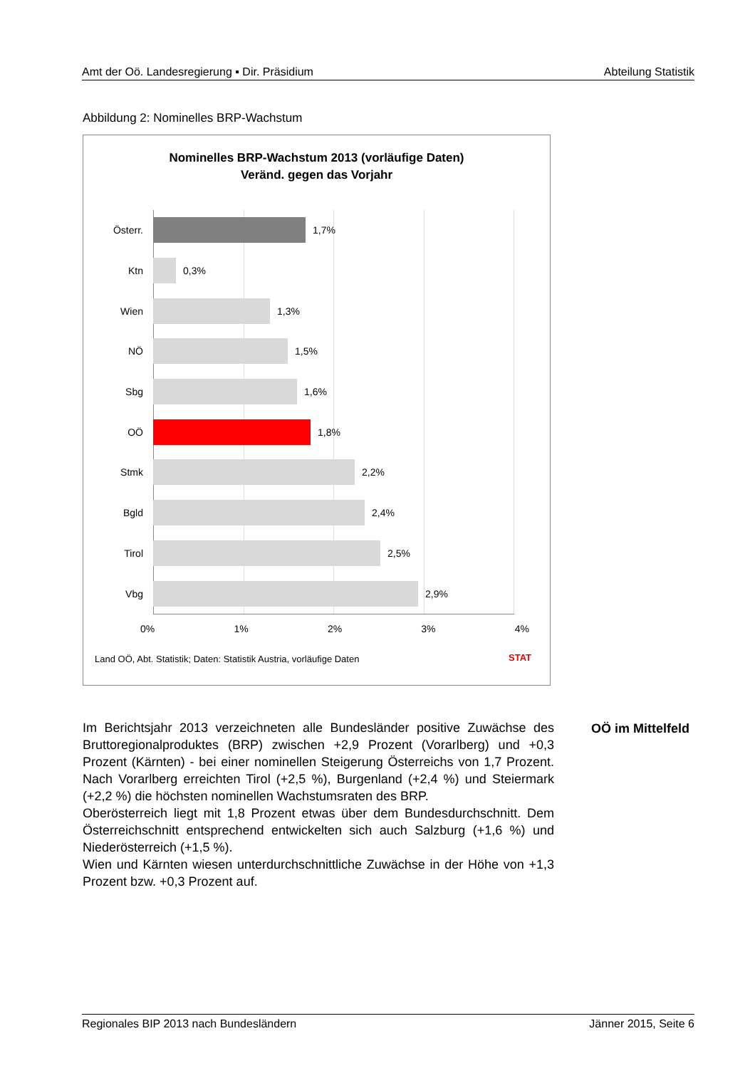Amt der Oö. Landesregierung ▪ Dir. Präsidium Abteilung Statistik
Abbildung 2: Nominelles BRP-Wachstum
Nominelles BRP-Wachstum 2013 (vorläufige Daten)
Veränd. gegen das Vorjahr
Österr.
1,7%
Ktn
0,3%
Wien
1,3%
NÖ
1,5%
Sbg
1,6%
OÖ
1,8%
Stmk
2,2%
Bgld
2,4%
Tirol
2,5%
Vbg
2,9%
0% 1% 2% 3% 4%
Land OÖ, Abt. Statistik; Daten: Statistik Austria, vorläufige Daten
STAT
Im Berichtsjahr 2013 verzeichneten alle Bundesländer positive Zuwächse des Bruttoregionalproduktes (BRP) zwischen +2,9 Prozent (Vorarlberg) und +0,3 Prozent (Kärnten) - bei einer nominellen Steigerung Österreichs von 1,7 Prozent. Nach Vorarlberg erreichten Tirol (+2,5 %), Burgenland (+2,4 %) und Steiermark (+2,2 %) die höchsten nominellen Wachstumsraten des BRP.
Oberösterreich liegt mit 1,8 Prozent etwas über dem Bundesdurchschnitt. Dem Österreichschnitt entsprechend entwickelten sich auch Salzburg (+1,6 %) und Niederösterreich (+1,5 %).
Wien und Kärnten wiesen unterdurchschnittliche Zuwächse in der Höhe von +1,3 Prozent bzw. +0,3 Prozent auf.
OÖ im Mittelfeld
Regionales BIP 2013 nach Bundesländern Jänner 2015, Seite 6